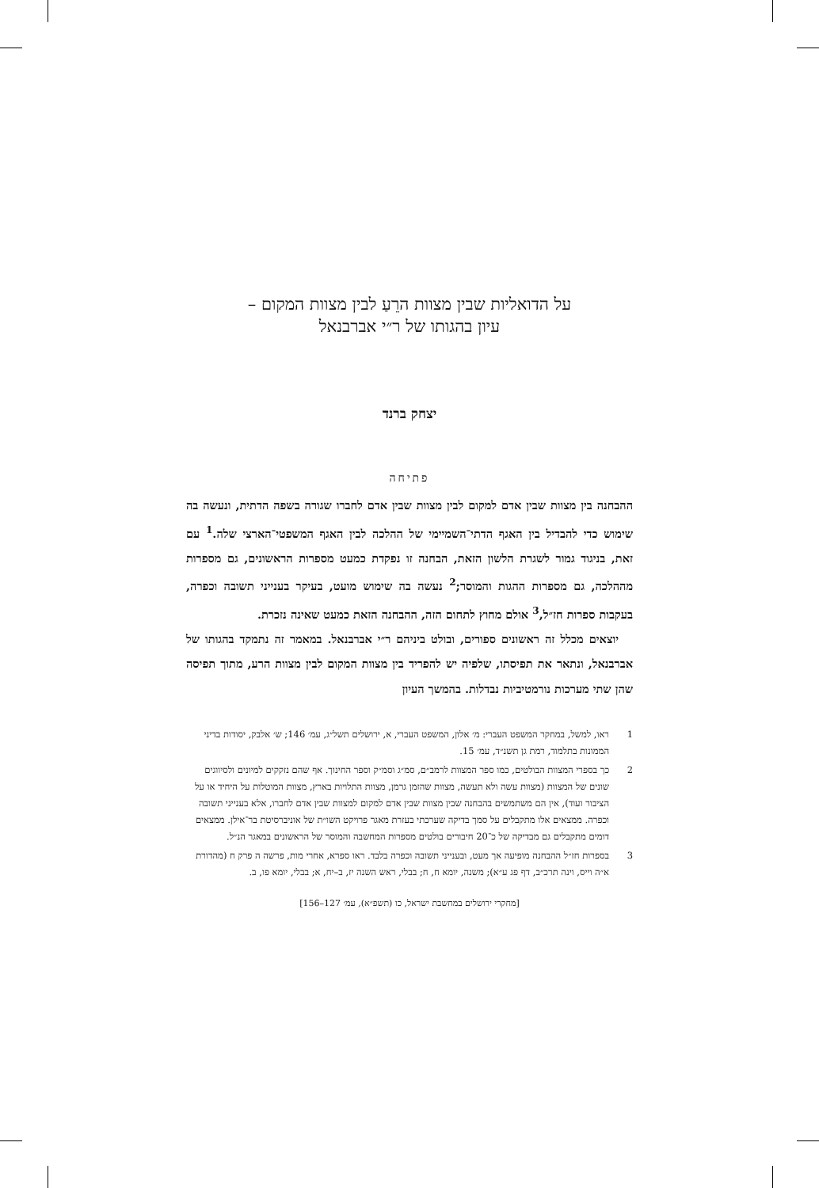על הדואליות שבין מצוות הרֵעַ לבין מצוות המקום –
עיון בהגותו של ר״י אברבנאל
יצחק ברנד
פתיחה
ההבחנה בין מצוות שבין אדם למקום לבין מצוות שבין אדם לחברו שגורה בשפה הדתית, ונעשה בה שימוש כדי להבדיל בין האגף הדתי־השמיימי של ההלכה לבין האגף המשפטי־הארצי שלה.<sup>1</sup> עם זאת, בניגוד גמור לשגרת הלשון הזאת, הבחנה זו נפקדת כמעט מספרות הראשונים, גם מספרות מההלכה, גם מספרות ההגות והמוסר;<sup>2</sup> נעשה בה שימוש מועט, בעיקר בענייני תשובה וכפרה, בעקבות ספרות חז״ל,<sup>3</sup> אולם מחוץ לתחום הזה, ההבחנה הזאת כמעט שאינה נזכרת.
יוצאים מכלל זה ראשונים ספורים, ובולט ביניהם ר״י אברבנאל. במאמר זה נתמקד בהגותו של אברבנאל, ונתאר את תפיסתו, שלפיה יש להפריד בין מצוות המקום לבין מצוות הרע, מתוך תפיסה שהן שתי מערכות נורמטיביות נבדלות. בהמשך העיון
1 ראו, למשל, במחקר המשפט העברי: מ׳ אלון, המשפט העברי, א, ירושלים תשל״ג, עמ׳ 146; ש׳ אלבק, יסודות בדיני הממונות בתלמוד, רמת גן תשנ״ד, עמ׳ 15.
2 כך בספרי המצוות הבולטים, כמו ספר המצוות לרמב״ם, סמ״ג וסמ״ק וספר החינוך. אף שהם נזקקים למיונים ולסיווגים שונים של המצוות (מצוות עשה ולא תעשה, מצוות שהזמן גרמן, מצוות התלויות בארץ, מצוות המוטלות על היחיד או על הציבור ועוד), אין הם משתמשים בהבחנה שבין מצוות שבין אדם למקום למצוות שבין אדם לחברו, אלא בענייני תשובה וכפרה. ממצאים אלו מתקבלים על סמך בדיקה שערכתי בעזרת מאגר פרויקט השו״ת של אוניברסיטת בר־אילן. ממצאים דומים מתקבלים גם מבדיקה של כ־20 חיבורים בולטים מספרות המחשבה והמוסר של הראשונים במאגר הנ״ל.
3 בספרות חז״ל ההבחנה מופיעה אך מעט, ובענייני תשובה וכפרה בלבד. ראו ספרא, אחרי מות, פרשה ה פרק ח (מהדורת א״ה וייס, וינה תרכ״ב, דף פג ע״א); משנה, יומא ח, ח; בבלי, ראש השנה יז, ב–יח, א; בבלי, יומא פו, ב.
[מחקרי ירושלים במחשבת ישראל, כו (תשפ״א), עמ׳ 127–156]